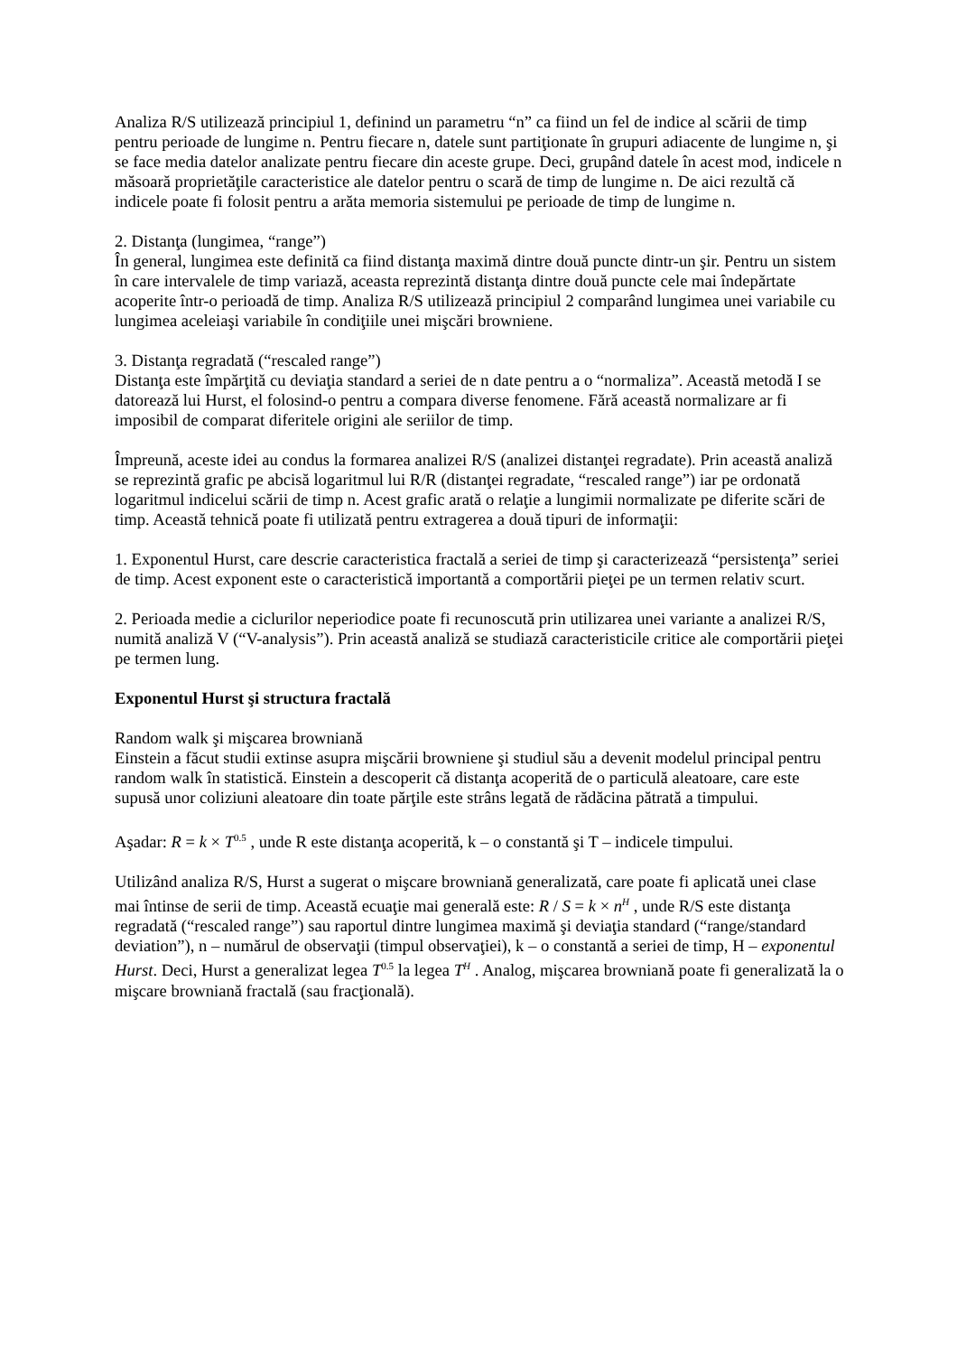Analiza R/S utilizează principiul 1, definind un parametru “n” ca fiind un fel de indice al scării de timp pentru perioade de lungime n. Pentru fiecare n, datele sunt partiţionate în grupuri adiacente de lungime n, şi se face media datelor analizate pentru fiecare din aceste grupe. Deci, grupând datele în acest mod, indicele n măsoară proprietăţile caracteristice ale datelor pentru o scară de timp de lungime n. De aici rezultă că indicele poate fi folosit pentru a arăta memoria sistemului pe perioade de timp de lungime n.
2. Distanţa (lungimea, “range”)
În general, lungimea este definită ca fiind distanţa maximă dintre două puncte dintr-un şir. Pentru un sistem în care intervalele de timp variază, aceasta reprezintă distanţa dintre două puncte cele mai îndepărtate acoperite într-o perioadă de timp. Analiza R/S utilizează principiul 2 comparând lungimea unei variabile cu lungimea aceleiaşi variabile în condiţiile unei mişcări browniene.
3. Distanţa regradată (“rescaled range”)
Distanţa este împărţită cu deviaţia standard a seriei de n date pentru a o “normaliza”. Această metodă I se datorează lui Hurst, el folosind-o pentru a compara diverse fenomene. Fără această normalizare ar fi imposibil de comparat diferitele origini ale seriilor de timp.
Împreună, aceste idei au condus la formarea analizei R/S (analizei distanţei regradate). Prin această analiză se reprezintă grafic pe abcisă logaritmul lui R/R (distanţei regradate, “rescaled range”) iar pe ordonată logaritmul indicelui scării de timp n. Acest grafic arată o relaţie a lungimii normalizate pe diferite scări de timp. Această tehnică poate fi utilizată pentru extragerea a două tipuri de informaţii:
1. Exponentul Hurst, care descrie caracteristica fractală a seriei de timp şi caracterizează “persistenţa” seriei de timp. Acest exponent este o caracteristică importantă a comportării pieţei pe un termen relativ scurt.
2. Perioada medie a ciclurilor neperiodice poate fi recunoscută prin utilizarea unei variante a analizei R/S, numită analiză V (“V-analysis”). Prin această analiză se studiază caracteristicile critice ale comportării pieţei pe termen lung.
Exponentul Hurst şi structura fractală
Random walk şi mişcarea browniană
Einstein a făcut studii extinse asupra mişcării browniene şi studiul său a devenit modelul principal pentru random walk în statistică. Einstein a descoperit că distanţa acoperită de o particulă aleatoare, care este supusă unor coliziuni aleatoare din toate părţile este strâns legată de rădăcina pătrată a timpului.
Aşadar: R = k × T<sup>0.5</sup> , unde R este distanţa acoperită, k – o constantă şi T – indicele timpului.
Utilizând analiza R/S, Hurst a sugerat o mişcare browniană generalizată, care poate fi aplicată unei clase mai întinse de serii de timp. Această ecuaţie mai generală este: R / S = k × n<sup>H</sup> , unde R/S este distanţa regradată (“rescaled range”) sau raportul dintre lungimea maximă şi deviaţia standard (“range/standard deviation”), n – numărul de observaţii (timpul observaţiei), k – o constantă a seriei de timp, H – exponentul Hurst. Deci, Hurst a generalizat legea T<sup>0.5</sup> la legea T<sup>H</sup> . Analog, mişcarea browniană poate fi generalizată la o mişcare browniană fractală (sau fracţională).